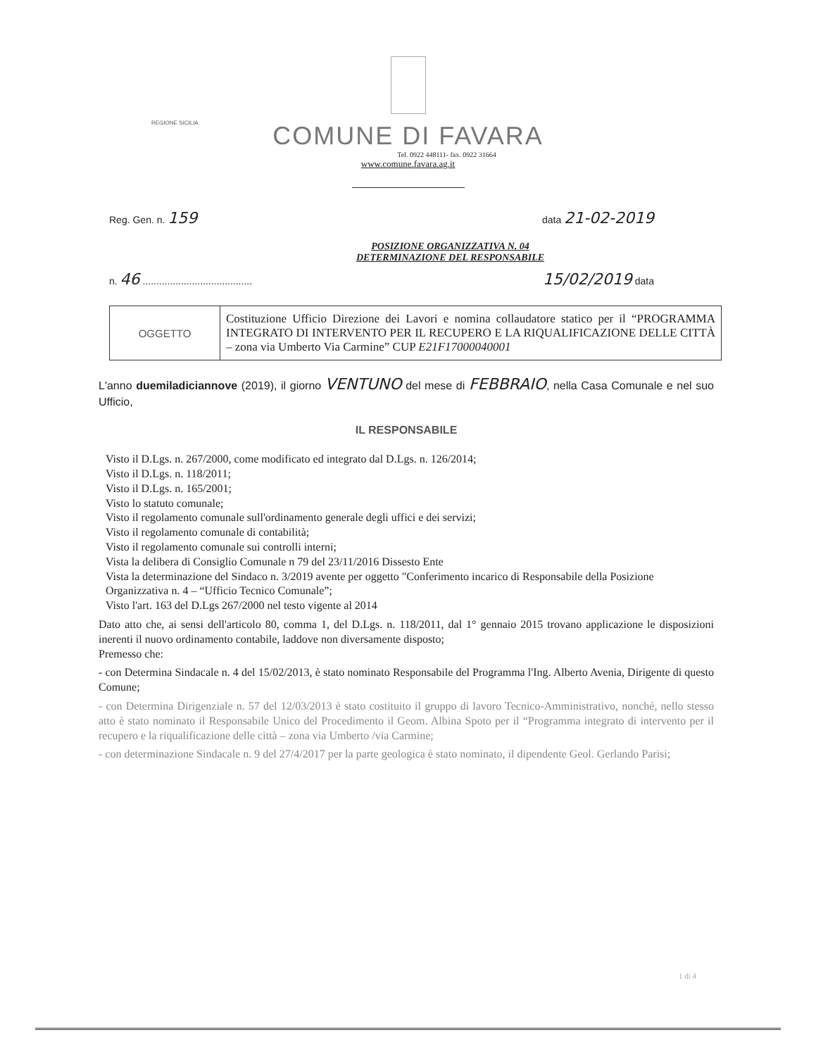REGIONE SICILIA
COMUNE DI FAVARA
Tel. 0922 448111- fax. 0922 31664
www.comune.favara.ag.it
Reg. Gen. n. 159 data 21-02-2019
POSIZIONE ORGANIZZATIVA N. 04
DETERMINAZIONE DEL RESPONSABILE
n. 46 ........................................ 15/02/2019 data
| OGGETTO | Costituzione Ufficio Direzione dei Lavori e nomina collaudatore statico per il “PROGRAMMA INTEGRATO DI INTERVENTO PER IL RECUPERO E LA RIQUALIFICAZIONE DELLE CITTÀ – zona via Umberto Via Carmine” CUP E21F17000040001 |
L'anno duemiladiciannove (2019), il giorno VENTUNO del mese di FEBBRAIO, nella Casa Comunale e nel suo Ufficio,
IL RESPONSABILE
Visto il D.Lgs. n. 267/2000, come modificato ed integrato dal D.Lgs. n. 126/2014;
Visto il D.Lgs. n. 118/2011;
Visto il D.Lgs. n. 165/2001;
Visto lo statuto comunale;
Visto il regolamento comunale sull'ordinamento generale degli uffici e dei servizi;
Visto il regolamento comunale di contabilità;
Visto il regolamento comunale sui controlli interni;
Vista la delibera di Consiglio Comunale n 79 del 23/11/2016 Dissesto Ente
Vista la determinazione del Sindaco n. 3/2019 avente per oggetto "Conferimento incarico di Responsabile della Posizione Organizzativa n. 4 – “Ufficio Tecnico Comunale”;
Visto l'art. 163 del D.Lgs 267/2000 nel testo vigente al 2014
Dato atto che, ai sensi dell'articolo 80, comma 1, del D.Lgs. n. 118/2011, dal 1° gennaio 2015 trovano applicazione le disposizioni inerenti il nuovo ordinamento contabile, laddove non diversamente disposto;
Premesso che:
- con Determina Sindacale n. 4 del 15/02/2013, è stato nominato Responsabile del Programma l'Ing. Alberto Avenia, Dirigente di questo Comune;
- con Determina Dirigenziale n. 57 del 12/03/2013 è stato costituito il gruppo di lavoro Tecnico-Amministrativo, nonché, nello stesso atto è stato nominato il Responsabile Unico del Procedimento il Geom. Albina Spoto per il “Programma integrato di intervento per il recupero e la riqualificazione delle città – zona via Umberto /via Carmine;
- con determinazione Sindacale n. 9 del 27/4/2017 per la parte geologica è stato nominato, il dipendente Geol. Gerlando Parisi;
1 di 4